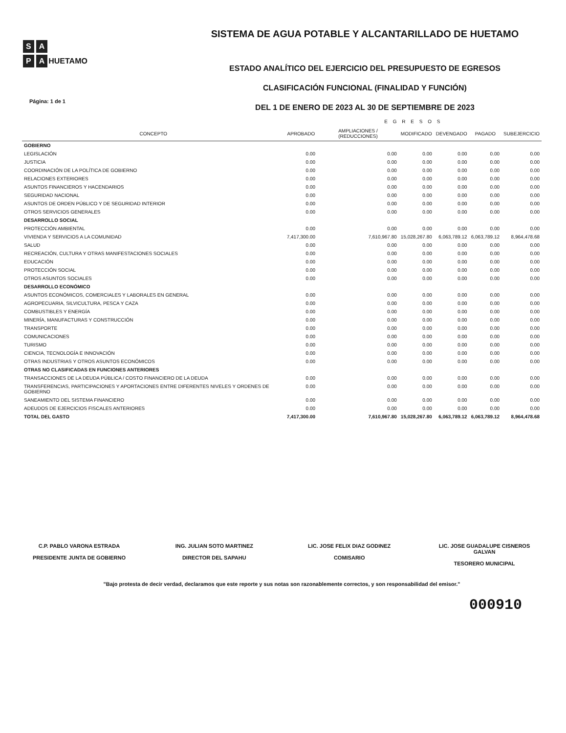S A
P A
HUETAMO
SISTEMA DE AGUA POTABLE Y ALCANTARILLADO DE HUETAMO
ESTADO ANALÍTICO DEL EJERCICIO DEL PRESUPUESTO DE EGRESOS
CLASIFICACIÓN FUNCIONAL (FINALIDAD Y FUNCIÓN)
DEL 1 DE ENERO DE 2023 AL 30 DE SEPTIEMBRE DE 2023
Página: 1 de 1
| | E G R E S O S | | | | | |
| --- | --- | --- | --- | --- | --- | --- |
| CONCEPTO | APROBADO | AMPLIACIONES / (REDUCCIONES) | MODIFICADO | DEVENGADO | PAGADO | SUBEJERCICIO |
| GOBIERNO | | | | | | |
| LEGISLACIÓN | 0.00 | 0.00 | 0.00 | 0.00 | 0.00 | 0.00 |
| JUSTICIA | 0.00 | 0.00 | 0.00 | 0.00 | 0.00 | 0.00 |
| COORDINACIÓN DE LA POLÍTICA DE GOBIERNO | 0.00 | 0.00 | 0.00 | 0.00 | 0.00 | 0.00 |
| RELACIONES EXTERIORES | 0.00 | 0.00 | 0.00 | 0.00 | 0.00 | 0.00 |
| ASUNTOS FINANCIEROS Y HACENDARIOS | 0.00 | 0.00 | 0.00 | 0.00 | 0.00 | 0.00 |
| SEGURIDAD NACIONAL | 0.00 | 0.00 | 0.00 | 0.00 | 0.00 | 0.00 |
| ASUNTOS DE ORDEN PÚBLICO Y DE SEGURIDAD INTERIOR | 0.00 | 0.00 | 0.00 | 0.00 | 0.00 | 0.00 |
| OTROS SERVICIOS GENERALES | 0.00 | 0.00 | 0.00 | 0.00 | 0.00 | 0.00 |
| DESARROLLO SOCIAL | | | | | | |
| PROTECCIÓN AMBIENTAL | 0.00 | 0.00 | 0.00 | 0.00 | 0.00 | 0.00 |
| VIVIENDA Y SERVICIOS A LA COMUNIDAD | 7,417,300.00 | 7,610,967.80 | 15,028,267.80 | 6,063,789.12 | 6,063,789.12 | 8,964,478.68 |
| SALUD | 0.00 | 0.00 | 0.00 | 0.00 | 0.00 | 0.00 |
| RECREACIÓN, CULTURA Y OTRAS MANIFESTACIONES SOCIALES | 0.00 | 0.00 | 0.00 | 0.00 | 0.00 | 0.00 |
| EDUCACIÓN | 0.00 | 0.00 | 0.00 | 0.00 | 0.00 | 0.00 |
| PROTECCIÓN SOCIAL | 0.00 | 0.00 | 0.00 | 0.00 | 0.00 | 0.00 |
| OTROS ASUNTOS SOCIALES | 0.00 | 0.00 | 0.00 | 0.00 | 0.00 | 0.00 |
| DESARROLLO ECONÓMICO | | | | | | |
| ASUNTOS ECONÓMICOS, COMERCIALES Y LABORALES EN GENERAL | 0.00 | 0.00 | 0.00 | 0.00 | 0.00 | 0.00 |
| AGROPECUARIA, SILVICULTURA, PESCA Y CAZA | 0.00 | 0.00 | 0.00 | 0.00 | 0.00 | 0.00 |
| COMBUSTIBLES Y ENERGÍA | 0.00 | 0.00 | 0.00 | 0.00 | 0.00 | 0.00 |
| MINERÍA, MANUFACTURAS Y CONSTRUCCIÓN | 0.00 | 0.00 | 0.00 | 0.00 | 0.00 | 0.00 |
| TRANSPORTE | 0.00 | 0.00 | 0.00 | 0.00 | 0.00 | 0.00 |
| COMUNICACIONES | 0.00 | 0.00 | 0.00 | 0.00 | 0.00 | 0.00 |
| TURISMO | 0.00 | 0.00 | 0.00 | 0.00 | 0.00 | 0.00 |
| CIENCIA, TECNOLOGÍA E INNOVACIÓN | 0.00 | 0.00 | 0.00 | 0.00 | 0.00 | 0.00 |
| OTRAS INDUSTRIAS Y OTROS ASUNTOS ECONÓMICOS | 0.00 | 0.00 | 0.00 | 0.00 | 0.00 | 0.00 |
| OTRAS NO CLASIFICADAS EN FUNCIONES ANTERIORES | | | | | | |
| TRANSACCIONES DE LA DEUDA PÚBLICA / COSTO FINANCIERO DE LA DEUDA | 0.00 | 0.00 | 0.00 | 0.00 | 0.00 | 0.00 |
| TRANSFERENCIAS, PARTICIPACIONES Y APORTACIONES ENTRE DIFERENTES NIVELES Y ORDENES DE GOBIERNO | 0.00 | 0.00 | 0.00 | 0.00 | 0.00 | 0.00 |
| SANEAMIENTO DEL SISTEMA FINANCIERO | 0.00 | 0.00 | 0.00 | 0.00 | 0.00 | 0.00 |
| ADEUDOS DE EJERCICIOS FISCALES ANTERIORES | 0.00 | 0.00 | 0.00 | 0.00 | 0.00 | 0.00 |
| TOTAL DEL GASTO | 7,417,300.00 | 7,610,967.80 | 15,028,267.80 | 6,063,789.12 | 6,063,789.12 | 8,964,478.68 |
C.P. PABLO VARONA ESTRADA
PRESIDENTE JUNTA DE GOBIERNO
ING. JULIAN SOTO MARTINEZ
DIRECTOR DEL SAPAHU
LIC. JOSE FELIX DIAZ GODINEZ
COMISARIO
LIC. JOSE GUADALUPE CISNEROS GALVAN
TESORERO MUNICIPAL
"Bajo protesta de decir verdad, declaramos que este reporte y sus notas son razonablemente correctos, y son responsabilidad del emisor."
000910